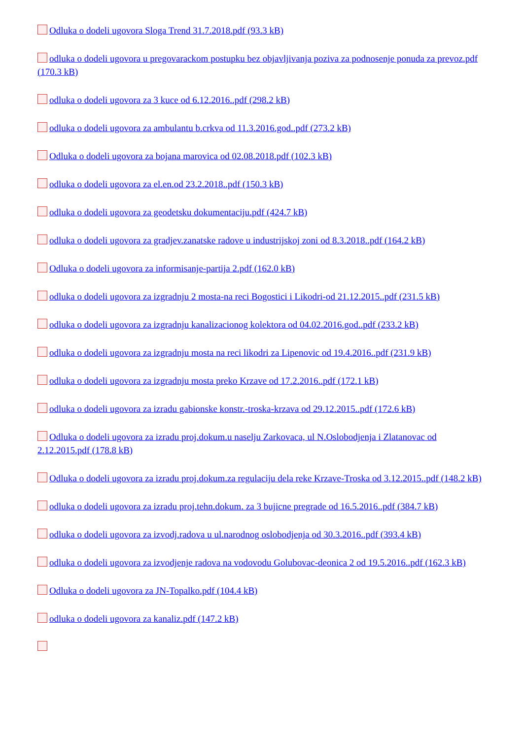Odluka o dodeli ugovora Sloga Trend 31.7.2018.pdf (93.3 kB)
odluka o dodeli ugovora u pregovarackom postupku bez objavljivanja poziva za podnosenje ponuda za prevoz.pdf (170.3 kB)
odluka o dodeli ugovora za 3 kuce od 6.12.2016..pdf (298.2 kB)
odluka o dodeli ugovora za ambulantu b.crkva od 11.3.2016.god..pdf (273.2 kB)
Odluka o dodeli ugovora za bojana marovica od 02.08.2018.pdf (102.3 kB)
odluka o dodeli ugovora za el.en.od 23.2.2018..pdf (150.3 kB)
odluka o dodeli ugovora za geodetsku dokumentaciju.pdf (424.7 kB)
odluka o dodeli ugovora za gradjev.zanatske radove u industrijskoj zoni od 8.3.2018..pdf (164.2 kB)
Odluka o dodeli ugovora za informisanje-partija 2.pdf (162.0 kB)
odluka o dodeli ugovora za izgradnju 2 mosta-na reci Bogostici i Likodri-od 21.12.2015..pdf (231.5 kB)
odluka o dodeli ugovora za izgradnju kanalizacionog kolektora od 04.02.2016.god..pdf (233.2 kB)
odluka o dodeli ugovora za izgradnju mosta na reci likodri za Lipenovic od 19.4.2016..pdf (231.9 kB)
odluka o dodeli ugovora za izgradnju mosta preko Krzave od 17.2.2016..pdf (172.1 kB)
odluka o dodeli ugovora za izradu gabionske konstr.-troska-krzava od 29.12.2015..pdf (172.6 kB)
Odluka o dodeli ugovora za izradu proj.dokum.u naselju Zarkovaca, ul N.Oslobodjenja i Zlatanovac od 2.12.2015.pdf (178.8 kB)
Odluka o dodeli ugovora za izradu proj.dokum.za regulaciju dela reke Krzave-Troska od 3.12.2015..pdf (148.2 kB)
odluka o dodeli ugovora za izradu proj.tehn.dokum. za 3 bujicne pregrade od 16.5.2016..pdf (384.7 kB)
odluka o dodeli ugovora za izvodj.radova u ul.narodnog oslobodjenja od 30.3.2016..pdf (393.4 kB)
odluka o dodeli ugovora za izvodjenje radova na vodovodu Golubovac-deonica 2 od 19.5.2016..pdf (162.3 kB)
Odluka o dodeli ugovora za JN-Topalko.pdf (104.4 kB)
odluka o dodeli ugovora za kanaliz.pdf (147.2 kB)